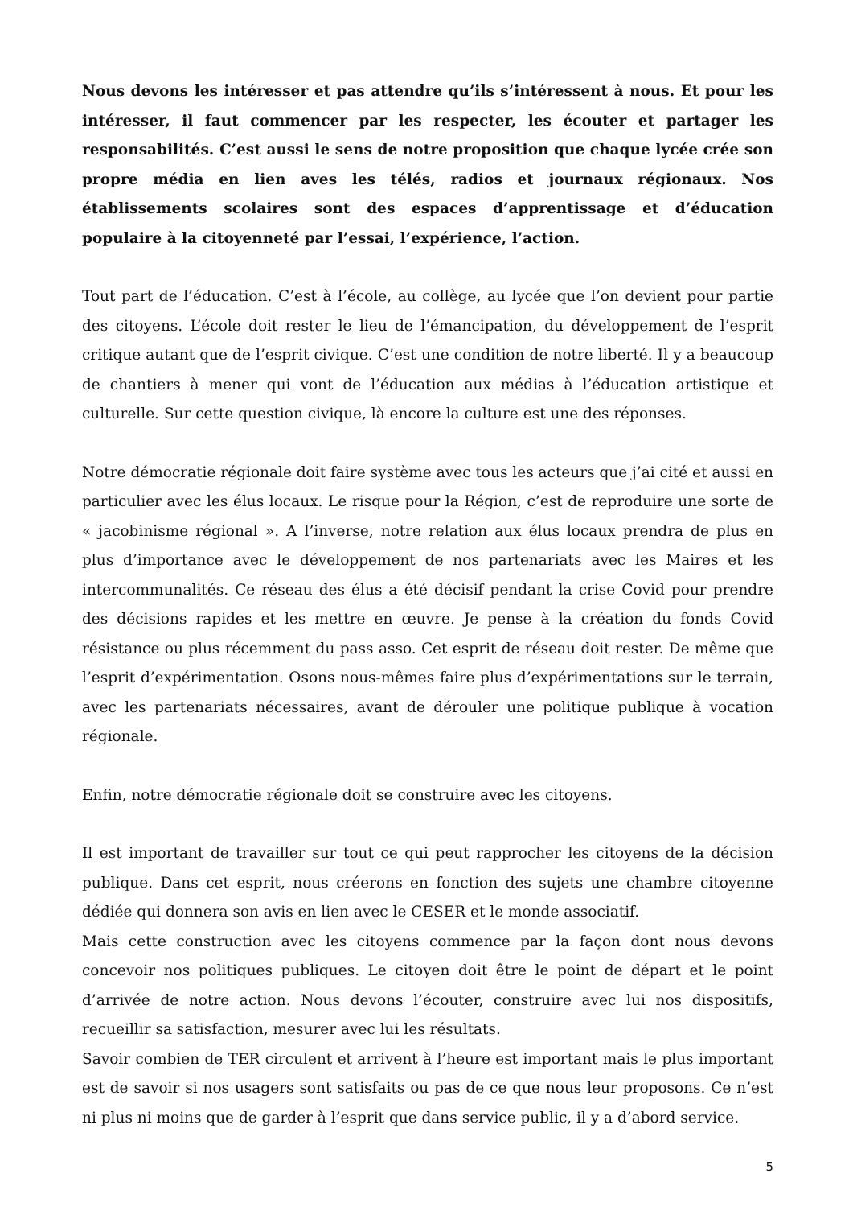Nous devons les intéresser et pas attendre qu’ils s’intéressent à nous. Et pour les intéresser, il faut commencer par les respecter, les écouter et partager les responsabilités. C’est aussi le sens de notre proposition que chaque lycée crée son propre média en lien aves les télés, radios et journaux régionaux. Nos établissements scolaires sont des espaces d’apprentissage et d’éducation populaire à la citoyenneté par l’essai, l’expérience, l’action.
Tout part de l’éducation. C’est à l’école, au collège, au lycée que l’on devient pour partie des citoyens. L’école doit rester le lieu de l’émancipation, du développement de l’esprit critique autant que de l’esprit civique. C’est une condition de notre liberté. Il y a beaucoup de chantiers à mener qui vont de l’éducation aux médias à l’éducation artistique et culturelle. Sur cette question civique, là encore la culture est une des réponses.
Notre démocratie régionale doit faire système avec tous les acteurs que j’ai cité et aussi en particulier avec les élus locaux. Le risque pour la Région, c’est de reproduire une sorte de « jacobinisme régional ». A l’inverse, notre relation aux élus locaux prendra de plus en plus d’importance avec le développement de nos partenariats avec les Maires et les intercommunalités. Ce réseau des élus a été décisif pendant la crise Covid pour prendre des décisions rapides et les mettre en œuvre. Je pense à la création du fonds Covid résistance ou plus récemment du pass asso. Cet esprit de réseau doit rester. De même que l’esprit d’expérimentation. Osons nous-mêmes faire plus d’expérimentations sur le terrain, avec les partenariats nécessaires, avant de dérouler une politique publique à vocation régionale.
Enfin, notre démocratie régionale doit se construire avec les citoyens.
Il est important de travailler sur tout ce qui peut rapprocher les citoyens de la décision publique. Dans cet esprit, nous créerons en fonction des sujets une chambre citoyenne dédiée qui donnera son avis en lien avec le CESER et le monde associatif.
Mais cette construction avec les citoyens commence par la façon dont nous devons concevoir nos politiques publiques. Le citoyen doit être le point de départ et le point d’arrivée de notre action. Nous devons l’écouter, construire avec lui nos dispositifs, recueillir sa satisfaction, mesurer avec lui les résultats.
Savoir combien de TER circulent et arrivent à l’heure est important mais le plus important est de savoir si nos usagers sont satisfaits ou pas de ce que nous leur proposons. Ce n’est ni plus ni moins que de garder à l’esprit que dans service public, il y a d’abord service.
5